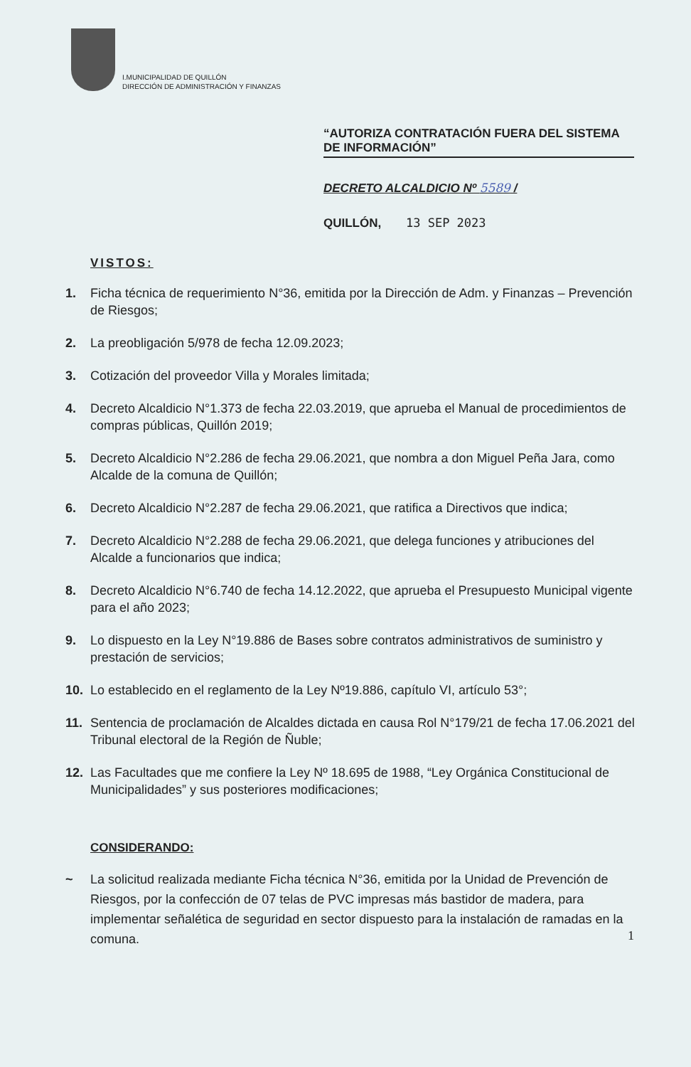I.MUNICIPALIDAD DE QUILLÓN
DIRECCIÓN DE ADMINISTRACIÓN Y FINANZAS
“AUTORIZA CONTRATACIÓN FUERA DEL SISTEMA DE INFORMACIÓN”
DECRETO ALCALDICIO Nº 5589 /
QUILLÓN, 13 SEP 2023
VISTOS:
1. Ficha técnica de requerimiento N°36, emitida por la Dirección de Adm. y Finanzas – Prevención de Riesgos;
2. La preobligación 5/978 de fecha 12.09.2023;
3. Cotización del proveedor Villa y Morales limitada;
4. Decreto Alcaldicio N°1.373 de fecha 22.03.2019, que aprueba el Manual de procedimientos de compras públicas, Quillón 2019;
5. Decreto Alcaldicio N°2.286 de fecha 29.06.2021, que nombra a don Miguel Peña Jara, como Alcalde de la comuna de Quillón;
6. Decreto Alcaldicio N°2.287 de fecha 29.06.2021, que ratifica a Directivos que indica;
7. Decreto Alcaldicio N°2.288 de fecha 29.06.2021, que delega funciones y atribuciones del Alcalde a funcionarios que indica;
8. Decreto Alcaldicio N°6.740 de fecha 14.12.2022, que aprueba el Presupuesto Municipal vigente para el año 2023;
9. Lo dispuesto en la Ley N°19.886 de Bases sobre contratos administrativos de suministro y prestación de servicios;
10. Lo establecido en el reglamento de la Ley Nº19.886, capítulo VI, artículo 53°;
11. Sentencia de proclamación de Alcaldes dictada en causa Rol N°179/21 de fecha 17.06.2021 del Tribunal electoral de la Región de Ñuble;
12. Las Facultades que me confiere la Ley Nº 18.695 de 1988, “Ley Orgánica Constitucional de Municipalidades” y sus posteriores modificaciones;
CONSIDERANDO:
~ La solicitud realizada mediante Ficha técnica N°36, emitida por la Unidad de Prevención de Riesgos, por la confección de 07 telas de PVC impresas más bastidor de madera, para implementar señalética de seguridad en sector dispuesto para la instalación de ramadas en la comuna.
1